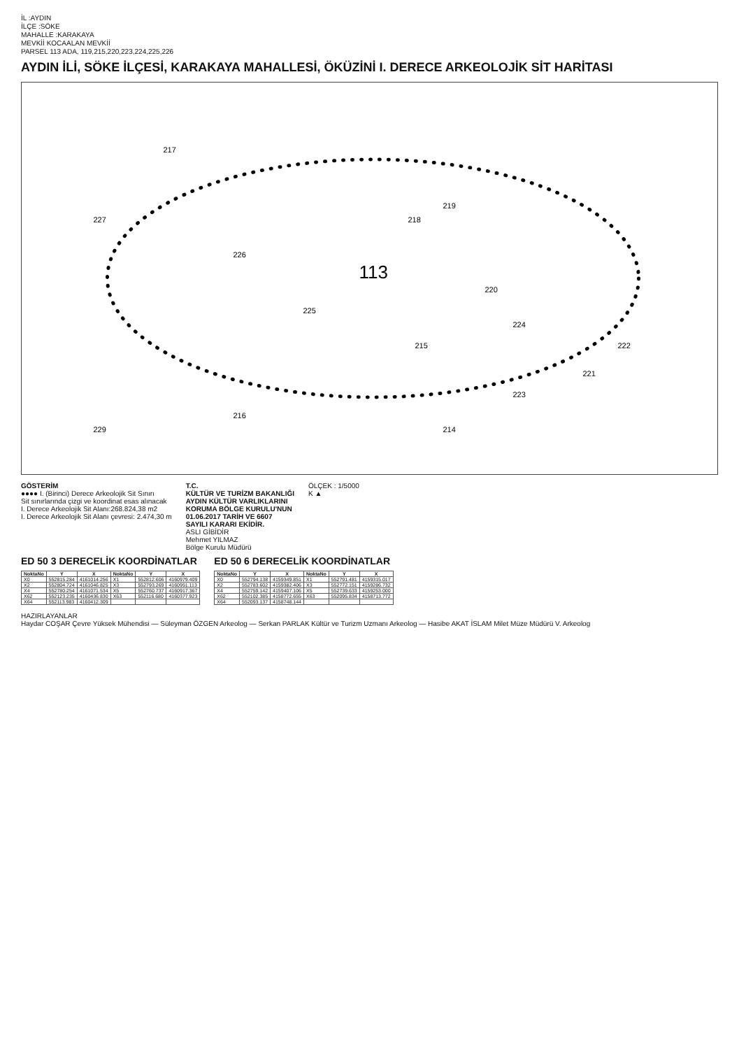İL :AYDIN
İLÇE :SÖKE
MAHALLE :KARAKAYA
MEVKİİ KOCAALAN MEVKİİ
PARSEL 113 ADA, 119,215,220,223,224,225,226
AYDIN İLİ, SÖKE İLÇESİ, KARAKAYA MAHALLESİ, ÖKÜZİNİ I. DERECE ARKEOLOJİK SİT HARİTASI
113
217
227
226
225
218
219
224
220
215
223
221
222
214
216
229
GÖSTERİM
●●●● I. (Birinci) Derece Arkeolojik Sit Sınırı
Sit sınırlarında çizgi ve koordinat esas alınacak
I. Derece Arkeolojik Sit Alanı:268.824,38 m2
I. Derece Arkeolojik Sit Alanı çevresi: 2.474,30 m
T.C.
KÜLTÜR VE TURİZM BAKANLIĞI
AYDIN KÜLTÜR VARLIKLARINI
KORUMA BÖLGE KURULU'NUN
01.06.2017 TARİH VE 6607
SAYILI KARARI EKİDİR.
ASLI GİBİDİR
Mehmet YILMAZ
Bölge Kurulu Müdürü
ÖLÇEK : 1/5000
K ▲
ED 50 3 DERECELİK KOORDİNATLAR
| NoktaNo | Y | X | NoktaNo | Y | X |
| --- | --- | --- | --- | --- | --- |
| X0 | 552815.284 | 4161014.256 | X1 | 552812.606 | 4160979.409 |
| X2 | 552804.724 | 4161046.825 | X3 | 552793.269 | 4160951.113 |
| X4 | 552780.254 | 4161071.534 | X5 | 552760.737 | 4160917.367 |
| X62 | 552123.235 | 4160436.830 | X63 | 552116.680 | 4160377.923 |
| X64 | 552113.983 | 4160412.309 | | | |
ED 50 6 DERECELİK KOORDİNATLAR
| NoktaNo | Y | X | NoktaNo | Y | X |
| --- | --- | --- | --- | --- | --- |
| X0 | 552794.138 | 4159349.851 | X1 | 552791.481 | 4159315.017 |
| X2 | 552783.602 | 4159382.406 | X3 | 552772.151 | 4159286.732 |
| X4 | 552759.142 | 4159407.106 | X5 | 552739.633 | 4159253.000 |
| X62 | 552102.385 | 4158772.655 | X63 | 552095.834 | 4158713.772 |
| X64 | 552093.137 | 4158748.144 | | | |
HAZIRLAYANLAR
Haydar COŞAR Çevre Yüksek Mühendisi — Süleyman ÖZGEN Arkeolog — Serkan PARLAK Kültür ve Turizm Uzmanı Arkeolog — Hasibe AKAT İSLAM Milet Müze Müdürü V. Arkeolog